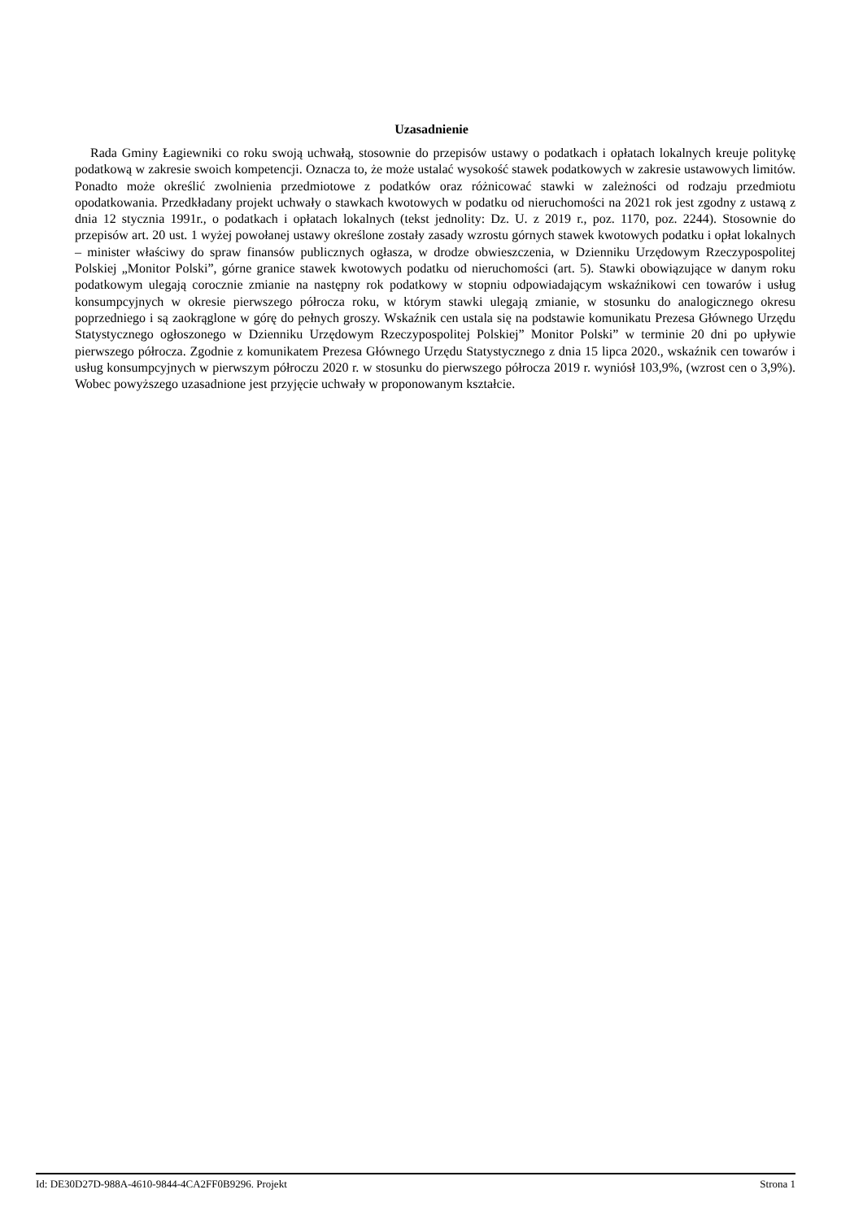Uzasadnienie
Rada Gminy Łagiewniki co roku swoją uchwałą, stosownie do przepisów ustawy o podatkach i opłatach lokalnych kreuje politykę podatkową w zakresie swoich kompetencji. Oznacza to, że może ustalać wysokość stawek podatkowych w zakresie ustawowych limitów. Ponadto może określić zwolnienia przedmiotowe z podatków oraz różnicować stawki w zależności od rodzaju przedmiotu opodatkowania. Przedkładany projekt uchwały o stawkach kwotowych w podatku od nieruchomości na 2021 rok jest zgodny z ustawą z dnia 12 stycznia 1991r., o podatkach i opłatach lokalnych (tekst jednolity: Dz. U. z 2019 r., poz. 1170, poz. 2244). Stosownie do przepisów art. 20 ust. 1 wyżej powołanej ustawy określone zostały zasady wzrostu górnych stawek kwotowych podatku i opłat lokalnych – minister właściwy do spraw finansów publicznych ogłasza, w drodze obwieszczenia, w Dzienniku Urzędowym Rzeczypospolitej Polskiej „Monitor Polski”, górne granice stawek kwotowych podatku od nieruchomości (art. 5). Stawki obowiązujące w danym roku podatkowym ulegają corocznie zmianie na następny rok podatkowy w stopniu odpowiadającym wskaźnikowi cen towarów i usług konsumpcyjnych w okresie pierwszego półrocza roku, w którym stawki ulegają zmianie, w stosunku do analogicznego okresu poprzedniego i są zaokrąglone w górę do pełnych groszy. Wskaźnik cen ustala się na podstawie komunikatu Prezesa Głównego Urzędu Statystycznego ogłoszonego w Dzienniku Urzędowym Rzeczypospolitej Polskiej” Monitor Polski” w terminie 20 dni po upływie pierwszego półrocza. Zgodnie z komunikatem Prezesa Głównego Urzędu Statystycznego z dnia 15 lipca 2020., wskaźnik cen towarów i usług konsumpcyjnych w pierwszym półroczu 2020 r. w stosunku do pierwszego półrocza 2019 r. wyniósł 103,9%, (wzrost cen o 3,9%). Wobec powyższego uzasadnione jest przyjęcie uchwały w proponowanym kształcie.
Id: DE30D27D-988A-4610-9844-4CA2FF0B9296. Projekt Strona 1